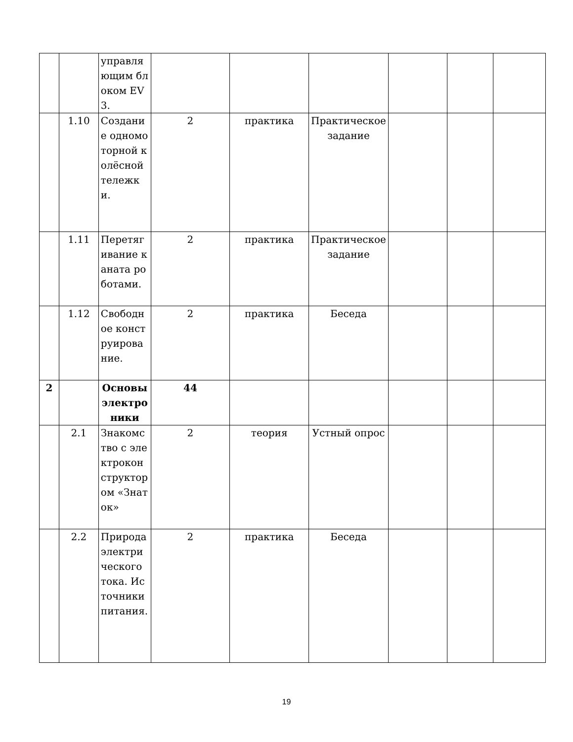| | | управляющим блоком EV3. | | | | | | |
| | 1.10 | Создание одномоторной колёсной тележки. | 2 | практика | Практическое задание | | | |
| | 1.11 | Перетягивание каната роботами. | 2 | практика | Практическое задание | | | |
| | 1.12 | Свободное конструирование. | 2 | практика | Беседа | | | |
| 2 | | Основы электроники | 44 | | | | | |
| | 2.1 | Знакомство с электроконструктором «Знаток» | 2 | теория | Устный опрос | | | |
| | 2.2 | Природа электрического тока. Источники питания. | 2 | практика | Беседа | | | |
19